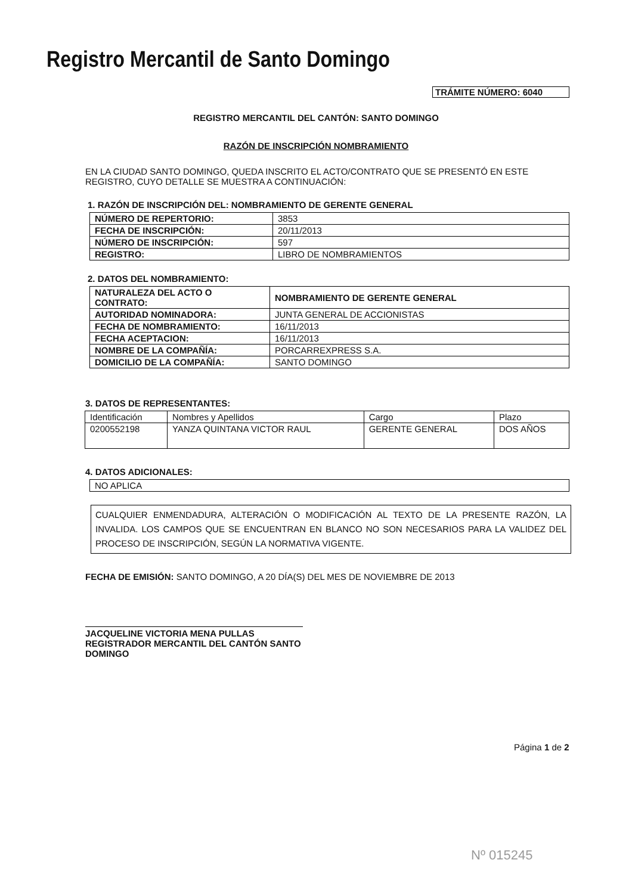Registro Mercantil de Santo Domingo
TRÁMITE NÚMERO: 6040
REGISTRO MERCANTIL DEL CANTÓN: SANTO DOMINGO
RAZÓN DE INSCRIPCIÓN NOMBRAMIENTO
EN LA CIUDAD SANTO DOMINGO, QUEDA INSCRITO EL ACTO/CONTRATO QUE SE PRESENTÓ EN ESTE REGISTRO, CUYO DETALLE SE MUESTRA A CONTINUACIÓN:
1. RAZÓN DE INSCRIPCIÓN DEL: NOMBRAMIENTO DE GERENTE GENERAL
| NÚMERO DE REPERTORIO: | 3853 |
| FECHA DE INSCRIPCIÓN: | 20/11/2013 |
| NÚMERO DE INSCRIPCIÓN: | 597 |
| REGISTRO: | LIBRO DE NOMBRAMIENTOS |
2. DATOS DEL NOMBRAMIENTO:
| NATURALEZA DEL ACTO O CONTRATO: | NOMBRAMIENTO DE GERENTE GENERAL |
| AUTORIDAD NOMINADORA: | JUNTA GENERAL DE ACCIONISTAS |
| FECHA DE NOMBRAMIENTO: | 16/11/2013 |
| FECHA ACEPTACION: | 16/11/2013 |
| NOMBRE DE LA COMPAÑÍA: | PORCARREXPRESS S.A. |
| DOMICILIO DE LA COMPAÑÍA: | SANTO DOMINGO |
3. DATOS DE REPRESENTANTES:
| Identificación | Nombres y Apellidos | Cargo | Plazo |
| 0200552198 | YANZA QUINTANA VICTOR RAUL | GERENTE GENERAL | DOS AÑOS |
4. DATOS ADICIONALES:
| NO APLICA |
CUALQUIER ENMENDADURA, ALTERACIÓN O MODIFICACIÓN AL TEXTO DE LA PRESENTE RAZÓN, LA INVALIDA. LOS CAMPOS QUE SE ENCUENTRAN EN BLANCO NO SON NECESARIOS PARA LA VALIDEZ DEL PROCESO DE INSCRIPCIÓN, SEGÚN LA NORMATIVA VIGENTE.
FECHA DE EMISIÓN: SANTO DOMINGO, A 20 DÍA(S) DEL MES DE NOVIEMBRE DE 2013
JACQUELINE VICTORIA MENA PULLAS
REGISTRADOR MERCANTIL DEL CANTÓN SANTO DOMINGO
Página 1 de 2
Nº 015245